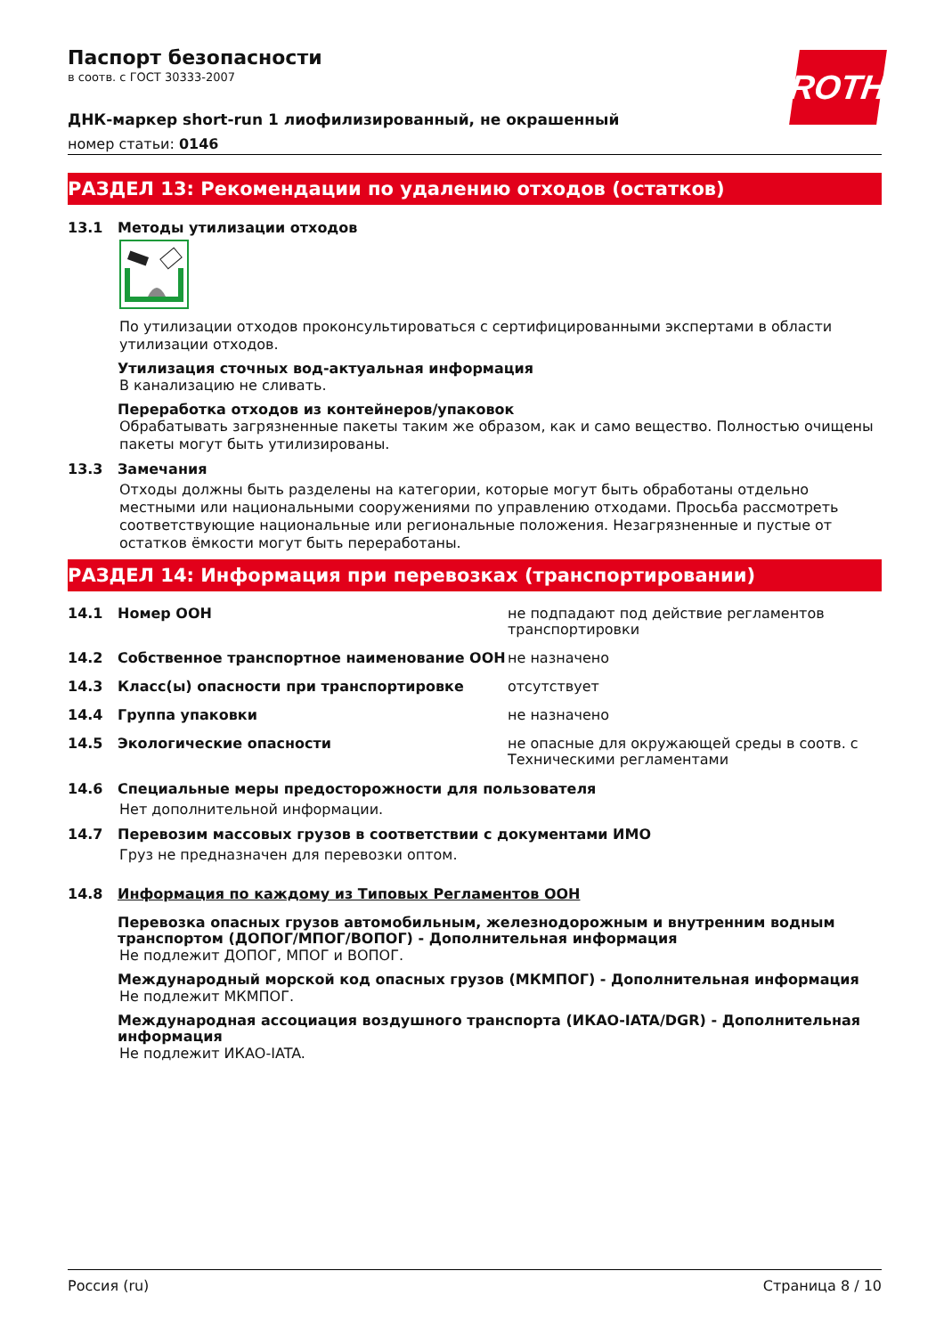ROTH
Паспорт безопасности
в соотв. с ГОСТ 30333-2007
ДНК-маркер short-run 1 лиофилизированный, не окрашенный
номер статьи: 0146
РАЗДЕЛ 13: Рекомендации по удалению отходов (остатков)
13.1 Методы утилизации отходов
По утилизации отходов проконсультироваться с сертифицированными экспертами в области утилизации отходов.
Утилизация сточных вод-актуальная информация
В канализацию не сливать.
Переработка отходов из контейнеров/упаковок
Обрабатывать загрязненные пакеты таким же образом, как и само вещество. Полностью очищены пакеты могут быть утилизированы.
13.3 Замечания
Отходы должны быть разделены на категории, которые могут быть обработаны отдельно местными или национальными сооружениями по управлению отходами. Просьба рассмотреть соответствующие национальные или региональные положения. Незагрязненные и пустые от остатков ёмкости могут быть переработаны.
РАЗДЕЛ 14: Информация при перевозках (транспортировании)
14.1 Номер ООН не подпадают под действие регламентов транспортировки
14.2 Собственное транспортное наименование ООН не назначено
14.3 Класс(ы) опасности при транспортировке отсутствует
14.4 Группа упаковки не назначено
14.5 Экологические опасности не опасные для окружающей среды в соотв. с Техническими регламентами
14.6 Специальные меры предосторожности для пользователя
Нет дополнительной информации.
14.7 Перевозим массовых грузов в соответствии с документами ИМО
Груз не предназначен для перевозки оптом.
14.8 Информация по каждому из Типовых Регламентов ООН
Перевозка опасных грузов автомобильным, железнодорожным и внутренним водным транспортом (ДОПОГ/МПОГ/ВОПОГ) - Дополнительная информация
Не подлежит ДОПОГ, МПОГ и ВОПОГ.
Международный морской код опасных грузов (МКМПОГ) - Дополнительная информация
Не подлежит МКМПОГ.
Международная ассоциация воздушного транспорта (ИКАО-IATA/DGR) - Дополнительная информация
Не подлежит ИКАО-IATA.
Россия (ru) Страница 8 / 10